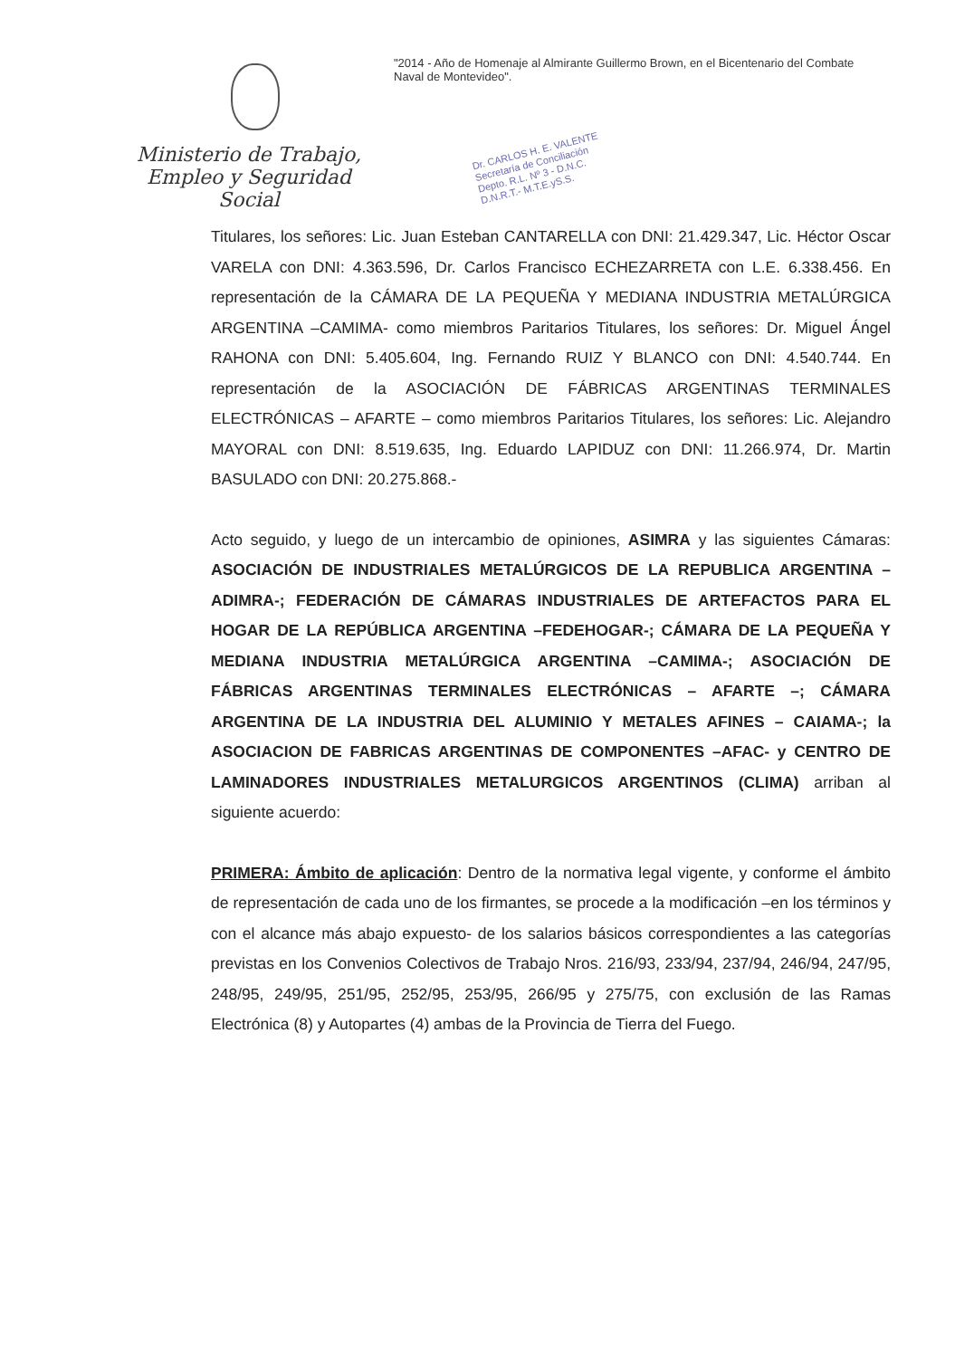Ministerio de Trabajo,
Empleo y Seguridad Social
"2014 - Año de Homenaje al Almirante Guillermo Brown, en el Bicentenario del Combate Naval de Montevideo".
Dr. CARLOS H. E. VALENTE
Secretaría de Conciliación
Depto. R.L. Nº 3 - D.N.C.
D.N.R.T.- M.T.E.yS.S.
Titulares, los señores: Lic. Juan Esteban CANTARELLA con DNI: 21.429.347, Lic. Héctor Oscar VARELA con DNI: 4.363.596, Dr. Carlos Francisco ECHEZARRETA con L.E. 6.338.456. En representación de la CÁMARA DE LA PEQUEÑA Y MEDIANA INDUSTRIA METALÚRGICA ARGENTINA –CAMIMA- como miembros Paritarios Titulares, los señores: Dr. Miguel Ángel RAHONA con DNI: 5.405.604, Ing. Fernando RUIZ Y BLANCO con DNI: 4.540.744. En representación de la ASOCIACIÓN DE FÁBRICAS ARGENTINAS TERMINALES ELECTRÓNICAS – AFARTE – como miembros Paritarios Titulares, los señores: Lic. Alejandro MAYORAL con DNI: 8.519.635, Ing. Eduardo LAPIDUZ con DNI: 11.266.974, Dr. Martin BASULADO con DNI: 20.275.868.-
Acto seguido, y luego de un intercambio de opiniones, ASIMRA y las siguientes Cámaras: ASOCIACIÓN DE INDUSTRIALES METALÚRGICOS DE LA REPUBLICA ARGENTINA –ADIMRA-; FEDERACIÓN DE CÁMARAS INDUSTRIALES DE ARTEFACTOS PARA EL HOGAR DE LA REPÚBLICA ARGENTINA –FEDEHOGAR-; CÁMARA DE LA PEQUEÑA Y MEDIANA INDUSTRIA METALÚRGICA ARGENTINA –CAMIMA-; ASOCIACIÓN DE FÁBRICAS ARGENTINAS TERMINALES ELECTRÓNICAS – AFARTE –; CÁMARA ARGENTINA DE LA INDUSTRIA DEL ALUMINIO Y METALES AFINES – CAIAMA-; la ASOCIACION DE FABRICAS ARGENTINAS DE COMPONENTES –AFAC- y CENTRO DE LAMINADORES INDUSTRIALES METALURGICOS ARGENTINOS (CLIMA) arriban al siguiente acuerdo:
PRIMERA: Ámbito de aplicación: Dentro de la normativa legal vigente, y conforme el ámbito de representación de cada uno de los firmantes, se procede a la modificación –en los términos y con el alcance más abajo expuesto- de los salarios básicos correspondientes a las categorías previstas en los Convenios Colectivos de Trabajo Nros. 216/93, 233/94, 237/94, 246/94, 247/95, 248/95, 249/95, 251/95, 252/95, 253/95, 266/95 y 275/75, con exclusión de las Ramas Electrónica (8) y Autopartes (4) ambas de la Provincia de Tierra del Fuego.